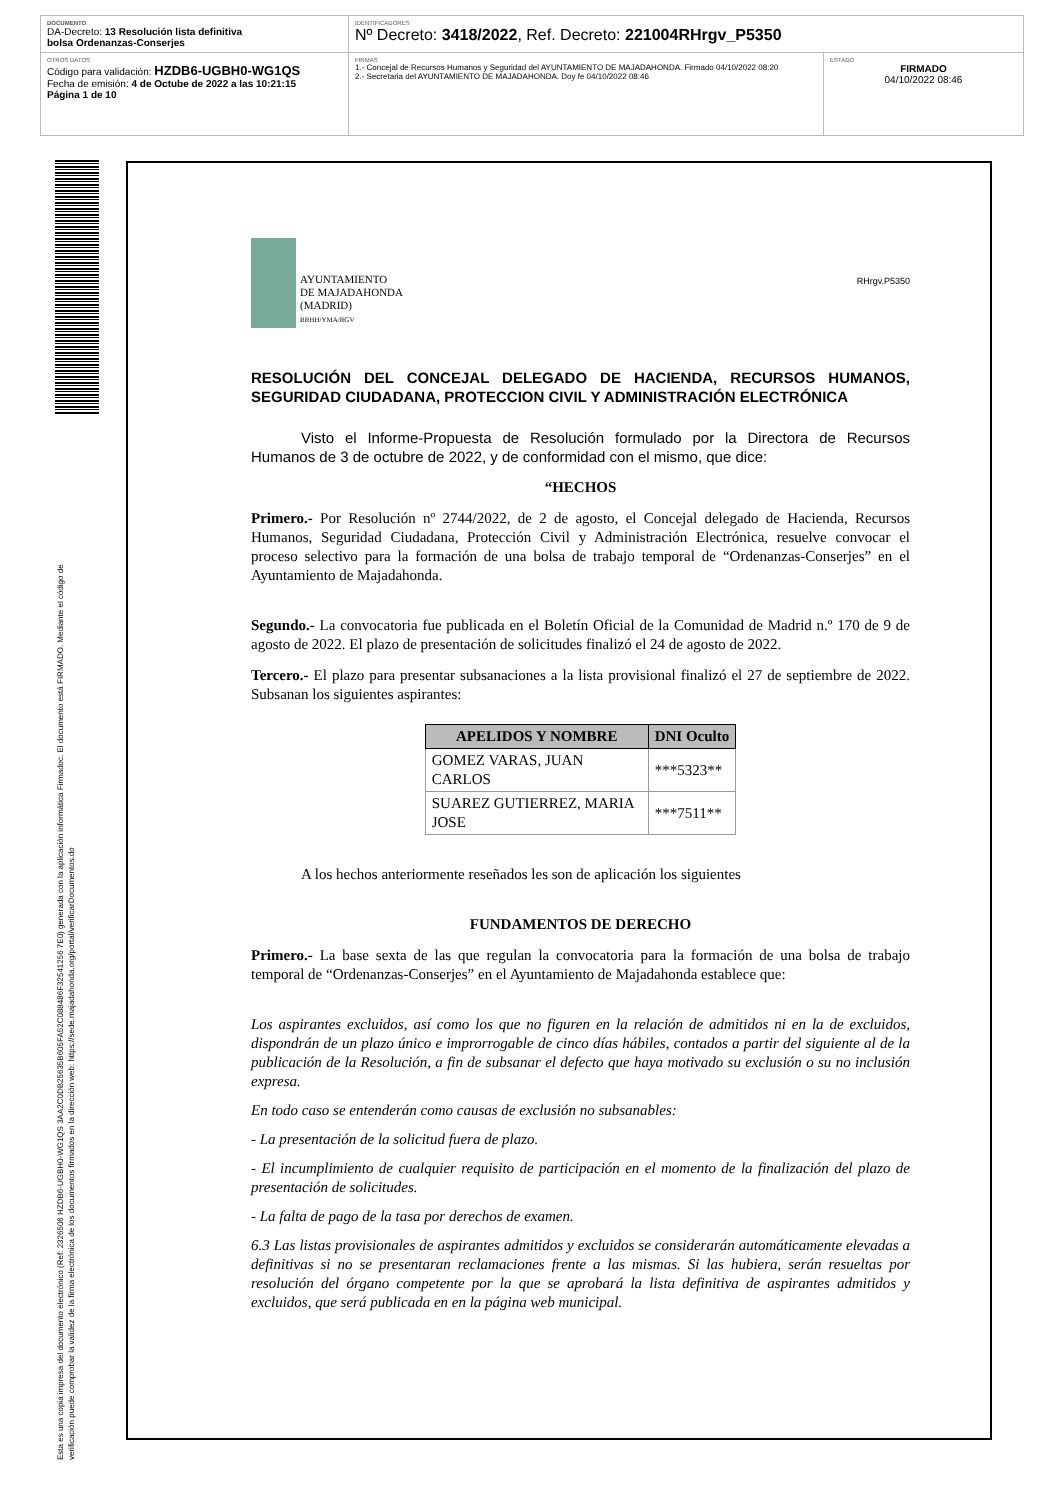DOCUMENTO
DA-Decreto: 13 Resolución lista definitiva
bolsa Ordenanzas-Conserjes
IDENTIFICADORES
Nº Decreto: 3418/2022, Ref. Decreto: 221004RHrgv_P5350
OTROS DATOS
Código para validación: HZDB6-UGBH0-WG1QS
Fecha de emisión: 4 de Octube de 2022 a las 10:21:15
Página 1 de 10
FIRMAS
1.- Concejal de Recursos Humanos y Seguridad del AYUNTAMIENTO DE MAJADAHONDA. Firmado 04/10/2022 08:20
2.- Secretaria del AYUNTAMIENTO DE MAJADAHONDA. Doy fe 04/10/2022 08:46
ESTADO
FIRMADO
04/10/2022 08:46
Esta es una copia impresa del documento electrónico (Ref: 2326506 HZDB6-UGBH0-WG1QS 3AA2C0DB25635B605FA52C088486F32541256 7E0) generada con la aplicación informática Firmadoc. El documento está FIRMADO. Mediante el código de
verificación puede comprobar la validez de la firma electrónica de los documentos firmados en la dirección web: https://sede.majadahonda.org/portal/verificarDocumentos.do
AYUNTAMIENTO
DE MAJADAHONDA
(MADRID)
RRHH/YMA/RGV
RHrgv.P5350
RESOLUCIÓN DEL CONCEJAL DELEGADO DE HACIENDA, RECURSOS HUMANOS, SEGURIDAD CIUDADANA, PROTECCION CIVIL Y ADMINISTRACIÓN ELECTRÓNICA
Visto el Informe-Propuesta de Resolución formulado por la Directora de Recursos Humanos de 3 de octubre de 2022, y de conformidad con el mismo, que dice:
“HECHOS
Primero.- Por Resolución nº 2744/2022, de 2 de agosto, el Concejal delegado de Hacienda, Recursos Humanos, Seguridad Ciudadana, Protección Civil y Administración Electrónica, resuelve convocar el proceso selectivo para la formación de una bolsa de trabajo temporal de “Ordenanzas-Conserjes” en el Ayuntamiento de Majadahonda.
Segundo.- La convocatoria fue publicada en el Boletín Oficial de la Comunidad de Madrid n.º 170 de 9 de agosto de 2022. El plazo de presentación de solicitudes finalizó el 24 de agosto de 2022.
Tercero.- El plazo para presentar subsanaciones a la lista provisional finalizó el 27 de septiembre de 2022. Subsanan los siguientes aspirantes:
| APELIDOS Y NOMBRE | DNI Oculto |
| --- | --- |
| GOMEZ VARAS, JUAN CARLOS | ***5323** |
| SUAREZ GUTIERREZ, MARIA JOSE | ***7511** |
A los hechos anteriormente reseñados les son de aplicación los siguientes
FUNDAMENTOS DE DERECHO
Primero.- La base sexta de las que regulan la convocatoria para la formación de una bolsa de trabajo temporal de “Ordenanzas-Conserjes” en el Ayuntamiento de Majadahonda establece que:
Los aspirantes excluidos, así como los que no figuren en la relación de admitidos ni en la de excluidos, dispondrán de un plazo único e improrrogable de cinco días hábiles, contados a partir del siguiente al de la publicación de la Resolución, a fin de subsanar el defecto que haya motivado su exclusión o su no inclusión expresa.
En todo caso se entenderán como causas de exclusión no subsanables:
- La presentación de la solicitud fuera de plazo.
- El incumplimiento de cualquier requisito de participación en el momento de la finalización del plazo de presentación de solicitudes.
- La falta de pago de la tasa por derechos de examen.
6.3 Las listas provisionales de aspirantes admitidos y excluidos se considerarán automáticamente elevadas a definitivas si no se presentaran reclamaciones frente a las mismas. Si las hubiera, serán resueltas por resolución del órgano competente por la que se aprobará la lista definitiva de aspirantes admitidos y excluidos, que será publicada en en la página web municipal.